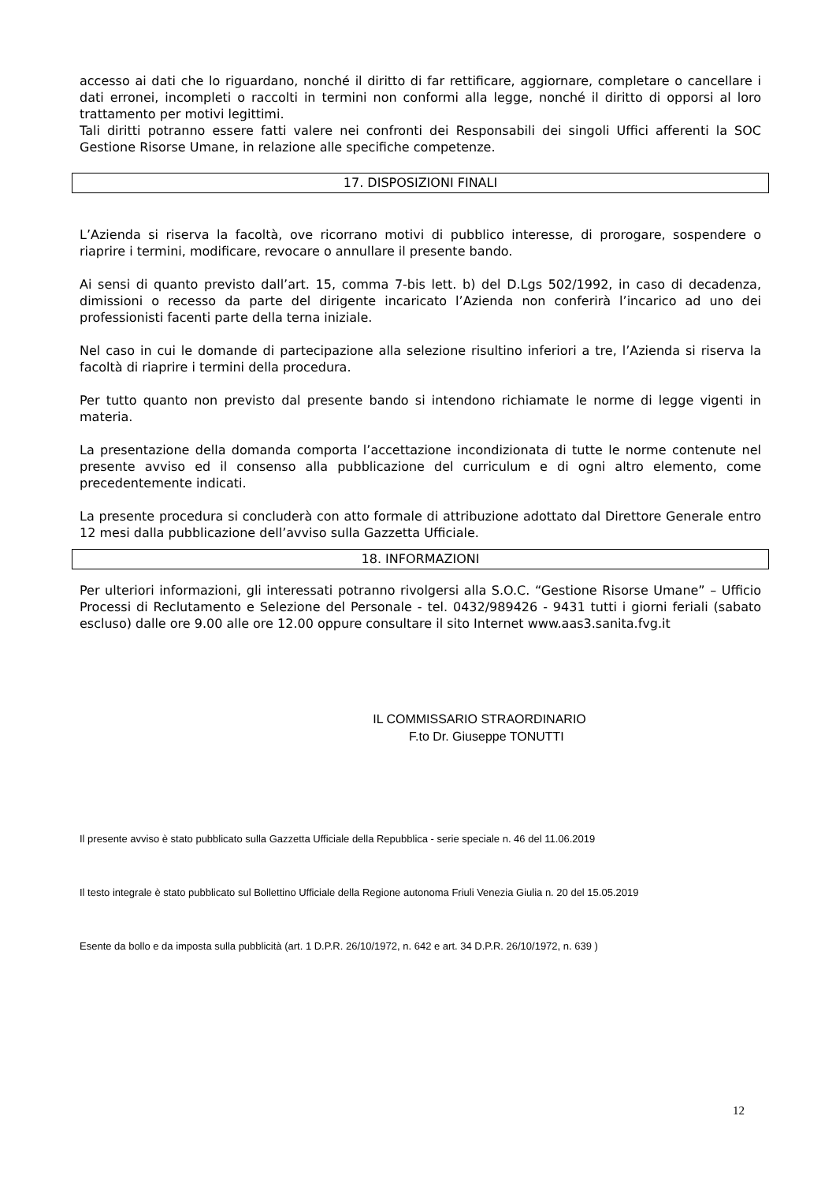accesso ai dati che lo riguardano, nonché il diritto di far rettificare, aggiornare, completare o cancellare i dati erronei, incompleti o raccolti in termini non conformi alla legge, nonché il diritto di opporsi al loro trattamento per motivi legittimi.
Tali diritti potranno essere fatti valere nei confronti dei Responsabili dei singoli Uffici afferenti la SOC Gestione Risorse Umane, in relazione alle specifiche competenze.
17. DISPOSIZIONI FINALI
L’Azienda si riserva la facoltà, ove ricorrano motivi di pubblico interesse, di prorogare, sospendere o riaprire i termini, modificare, revocare o annullare il presente bando.
Ai sensi di quanto previsto dall’art. 15, comma 7-bis lett. b) del D.Lgs 502/1992, in caso di decadenza, dimissioni o recesso da parte del dirigente incaricato l’Azienda non conferirà l’incarico ad uno dei professionisti facenti parte della terna iniziale.
Nel caso in cui le domande di partecipazione alla selezione risultino inferiori a tre, l’Azienda si riserva la facoltà di riaprire i termini della procedura.
Per tutto quanto non previsto dal presente bando si intendono richiamate le norme di legge vigenti in materia.
La presentazione della domanda comporta l’accettazione incondizionata di tutte le norme contenute nel presente avviso ed il consenso alla pubblicazione del curriculum e di ogni altro elemento, come precedentemente indicati.
La presente procedura si concluderà con atto formale di attribuzione adottato dal Direttore Generale entro 12 mesi dalla pubblicazione dell’avviso sulla Gazzetta Ufficiale.
18. INFORMAZIONI
Per ulteriori informazioni, gli interessati potranno rivolgersi alla S.O.C. “Gestione Risorse Umane” – Ufficio Processi di Reclutamento e Selezione del Personale - tel. 0432/989426 - 9431 tutti i giorni feriali (sabato escluso) dalle ore 9.00 alle ore 12.00 oppure consultare il sito Internet www.aas3.sanita.fvg.it
IL COMMISSARIO STRAORDINARIO
F.to Dr. Giuseppe TONUTTI
Il presente avviso è stato pubblicato sulla Gazzetta Ufficiale della Repubblica - serie speciale n. 46 del 11.06.2019
Il testo integrale è stato pubblicato sul Bollettino Ufficiale della Regione autonoma Friuli Venezia Giulia n. 20 del 15.05.2019
Esente da bollo e da imposta sulla pubblicità (art. 1 D.P.R. 26/10/1972, n. 642 e art. 34 D.P.R. 26/10/1972, n. 639 )
12